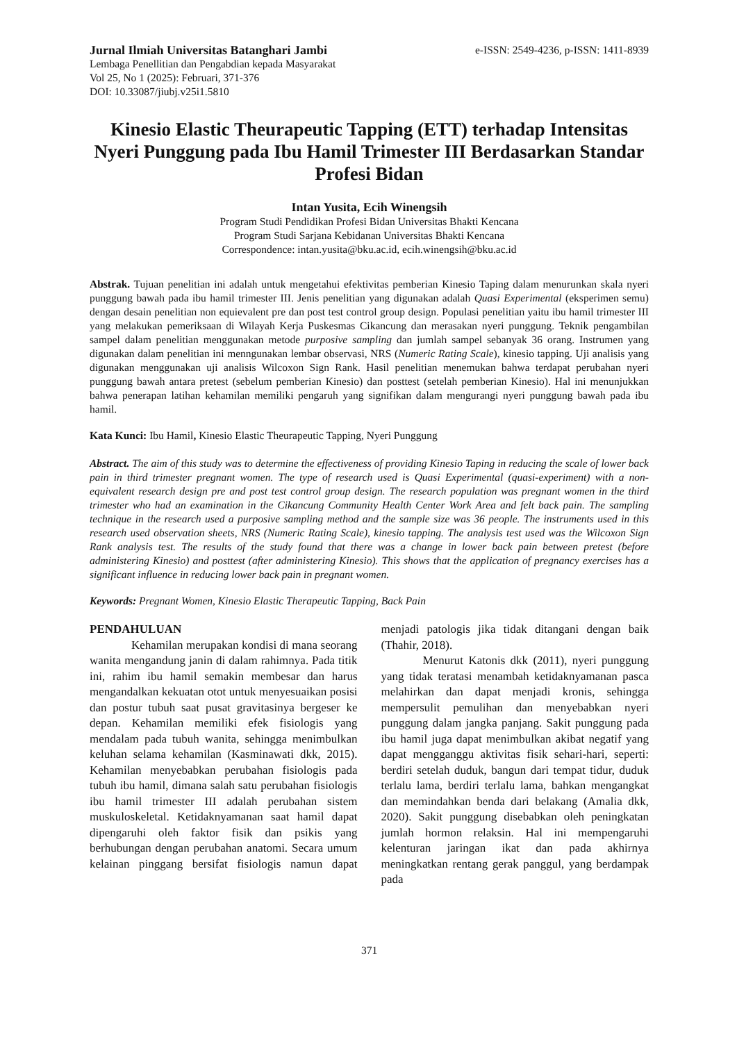Jurnal Ilmiah Universitas Batanghari Jambi
Lembaga Penellitian dan Pengabdian kepada Masyarakat
Vol 25, No 1 (2025): Februari, 371-376
DOI: 10.33087/jiubj.v25i1.5810
e-ISSN: 2549-4236, p-ISSN: 1411-8939
Kinesio Elastic Theurapeutic Tapping (ETT) terhadap Intensitas Nyeri Punggung pada Ibu Hamil Trimester III Berdasarkan Standar Profesi Bidan
Intan Yusita, Ecih Winengsih
Program Studi Pendidikan Profesi Bidan Universitas Bhakti Kencana
Program Studi Sarjana Kebidanan Universitas Bhakti Kencana
Correspondence: intan.yusita@bku.ac.id, ecih.winengsih@bku.ac.id
Abstrak. Tujuan penelitian ini adalah untuk mengetahui efektivitas pemberian Kinesio Taping dalam menurunkan skala nyeri punggung bawah pada ibu hamil trimester III. Jenis penelitian yang digunakan adalah Quasi Experimental (eksperimen semu) dengan desain penelitian non equievalent pre dan post test control group design. Populasi penelitian yaitu ibu hamil trimester III yang melakukan pemeriksaan di Wilayah Kerja Puskesmas Cikancung dan merasakan nyeri punggung. Teknik pengambilan sampel dalam penelitian menggunakan metode purposive sampling dan jumlah sampel sebanyak 36 orang. Instrumen yang digunakan dalam penelitian ini menngunakan lembar observasi, NRS (Numeric Rating Scale), kinesio tapping. Uji analisis yang digunakan menggunakan uji analisis Wilcoxon Sign Rank. Hasil penelitian menemukan bahwa terdapat perubahan nyeri punggung bawah antara pretest (sebelum pemberian Kinesio) dan posttest (setelah pemberian Kinesio). Hal ini menunjukkan bahwa penerapan latihan kehamilan memiliki pengaruh yang signifikan dalam mengurangi nyeri punggung bawah pada ibu hamil.
Kata Kunci: Ibu Hamil, Kinesio Elastic Theurapeutic Tapping, Nyeri Punggung
Abstract. The aim of this study was to determine the effectiveness of providing Kinesio Taping in reducing the scale of lower back pain in third trimester pregnant women. The type of research used is Quasi Experimental (quasi-experiment) with a non-equivalent research design pre and post test control group design. The research population was pregnant women in the third trimester who had an examination in the Cikancung Community Health Center Work Area and felt back pain. The sampling technique in the research used a purposive sampling method and the sample size was 36 people. The instruments used in this research used observation sheets, NRS (Numeric Rating Scale), kinesio tapping. The analysis test used was the Wilcoxon Sign Rank analysis test. The results of the study found that there was a change in lower back pain between pretest (before administering Kinesio) and posttest (after administering Kinesio). This shows that the application of pregnancy exercises has a significant influence in reducing lower back pain in pregnant women.
Keywords: Pregnant Women, Kinesio Elastic Therapeutic Tapping, Back Pain
PENDAHULUAN
Kehamilan merupakan kondisi di mana seorang wanita mengandung janin di dalam rahimnya. Pada titik ini, rahim ibu hamil semakin membesar dan harus mengandalkan kekuatan otot untuk menyesuaikan posisi dan postur tubuh saat pusat gravitasinya bergeser ke depan. Kehamilan memiliki efek fisiologis yang mendalam pada tubuh wanita, sehingga menimbulkan keluhan selama kehamilan (Kasminawati dkk, 2015). Kehamilan menyebabkan perubahan fisiologis pada tubuh ibu hamil, dimana salah satu perubahan fisiologis ibu hamil trimester III adalah perubahan sistem muskuloskeletal. Ketidaknyamanan saat hamil dapat dipengaruhi oleh faktor fisik dan psikis yang berhubungan dengan perubahan anatomi. Secara umum kelainan pinggang bersifat fisiologis namun dapat menjadi patologis jika tidak ditangani dengan baik (Thahir, 2018).
Menurut Katonis dkk (2011), nyeri punggung yang tidak teratasi menambah ketidaknyamanan pasca melahirkan dan dapat menjadi kronis, sehingga mempersulit pemulihan dan menyebabkan nyeri punggung dalam jangka panjang. Sakit punggung pada ibu hamil juga dapat menimbulkan akibat negatif yang dapat mengganggu aktivitas fisik sehari-hari, seperti: berdiri setelah duduk, bangun dari tempat tidur, duduk terlalu lama, berdiri terlalu lama, bahkan mengangkat dan memindahkan benda dari belakang (Amalia dkk, 2020). Sakit punggung disebabkan oleh peningkatan jumlah hormon relaksin. Hal ini mempengaruhi kelenturan jaringan ikat dan pada akhirnya meningkatkan rentang gerak panggul, yang berdampak pada
371